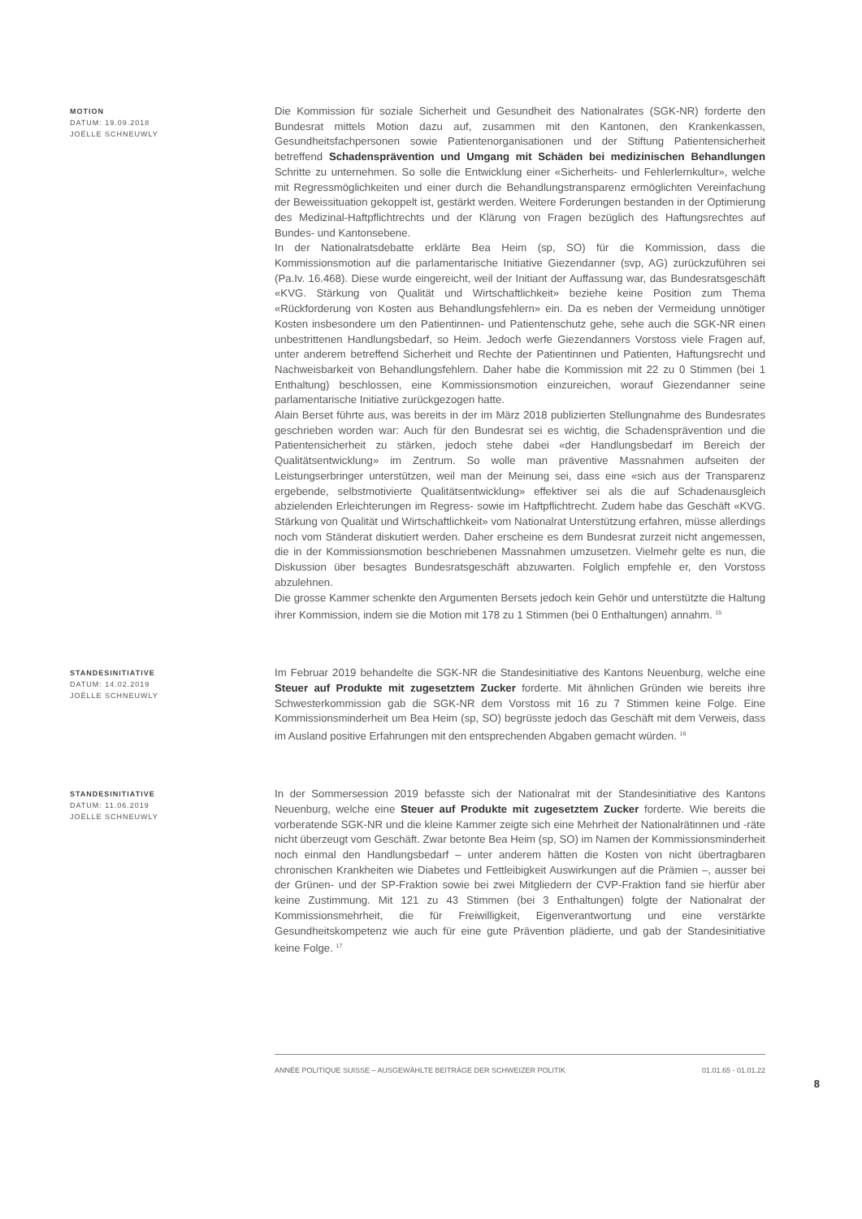MOTION
DATUM: 19.09.2018
JOËLLE SCHNEUWLY
Die Kommission für soziale Sicherheit und Gesundheit des Nationalrates (SGK-NR) forderte den Bundesrat mittels Motion dazu auf, zusammen mit den Kantonen, den Krankenkassen, Gesundheitsfachpersonen sowie Patientenorganisationen und der Stiftung Patientensicherheit betreffend Schadensprävention und Umgang mit Schäden bei medizinischen Behandlungen Schritte zu unternehmen. So solle die Entwicklung einer «Sicherheits- und Fehlerlernkultur», welche mit Regressmöglichkeiten und einer durch die Behandlungstransparenz ermöglichten Vereinfachung der Beweissituation gekoppelt ist, gestärkt werden. Weitere Forderungen bestanden in der Optimierung des Medizinal-Haftpflichtrechts und der Klärung von Fragen bezüglich des Haftungsrechtes auf Bundes- und Kantonsebene.
In der Nationalratsdebatte erklärte Bea Heim (sp, SO) für die Kommission, dass die Kommissionsmotion auf die parlamentarische Initiative Giezendanner (svp, AG) zurückzuführen sei (Pa.Iv. 16.468). Diese wurde eingereicht, weil der Initiant der Auffassung war, das Bundesratsgeschäft «KVG. Stärkung von Qualität und Wirtschaftlichkeit» beziehe keine Position zum Thema «Rückforderung von Kosten aus Behandlungsfehlern» ein. Da es neben der Vermeidung unnötiger Kosten insbesondere um den Patientinnen- und Patientenschutz gehe, sehe auch die SGK-NR einen unbestrittenen Handlungsbedarf, so Heim. Jedoch werfe Giezendanners Vorstoss viele Fragen auf, unter anderem betreffend Sicherheit und Rechte der Patientinnen und Patienten, Haftungsrecht und Nachweisbarkeit von Behandlungsfehlern. Daher habe die Kommission mit 22 zu 0 Stimmen (bei 1 Enthaltung) beschlossen, eine Kommissionsmotion einzureichen, worauf Giezendanner seine parlamentarische Initiative zurückgezogen hatte.
Alain Berset führte aus, was bereits in der im März 2018 publizierten Stellungnahme des Bundesrates geschrieben worden war: Auch für den Bundesrat sei es wichtig, die Schadensprävention und die Patientensicherheit zu stärken, jedoch stehe dabei «der Handlungsbedarf im Bereich der Qualitätsentwicklung» im Zentrum. So wolle man präventive Massnahmen aufseiten der Leistungserbringer unterstützen, weil man der Meinung sei, dass eine «sich aus der Transparenz ergebende, selbstmotivierte Qualitätsentwicklung» effektiver sei als die auf Schadenausgleich abzielenden Erleichterungen im Regress- sowie im Haftpflichtrecht. Zudem habe das Geschäft «KVG. Stärkung von Qualität und Wirtschaftlichkeit» vom Nationalrat Unterstützung erfahren, müsse allerdings noch vom Ständerat diskutiert werden. Daher erscheine es dem Bundesrat zurzeit nicht angemessen, die in der Kommissionsmotion beschriebenen Massnahmen umzusetzen. Vielmehr gelte es nun, die Diskussion über besagtes Bundesratsgeschäft abzuwarten. Folglich empfehle er, den Vorstoss abzulehnen.
Die grosse Kammer schenkte den Argumenten Bersets jedoch kein Gehör und unterstützte die Haltung ihrer Kommission, indem sie die Motion mit 178 zu 1 Stimmen (bei 0 Enthaltungen) annahm. <sup>15</sup>
STANDESINITIATIVE
DATUM: 14.02.2019
JOËLLE SCHNEUWLY
Im Februar 2019 behandelte die SGK-NR die Standesinitiative des Kantons Neuenburg, welche eine Steuer auf Produkte mit zugesetztem Zucker forderte. Mit ähnlichen Gründen wie bereits ihre Schwesterkommission gab die SGK-NR dem Vorstoss mit 16 zu 7 Stimmen keine Folge. Eine Kommissionsminderheit um Bea Heim (sp, SO) begrüsste jedoch das Geschäft mit dem Verweis, dass im Ausland positive Erfahrungen mit den entsprechenden Abgaben gemacht würden. <sup>16</sup>
STANDESINITIATIVE
DATUM: 11.06.2019
JOËLLE SCHNEUWLY
In der Sommersession 2019 befasste sich der Nationalrat mit der Standesinitiative des Kantons Neuenburg, welche eine Steuer auf Produkte mit zugesetztem Zucker forderte. Wie bereits die vorberatende SGK-NR und die kleine Kammer zeigte sich eine Mehrheit der Nationalrätinnen und -räte nicht überzeugt vom Geschäft. Zwar betonte Bea Heim (sp, SO) im Namen der Kommissionsminderheit noch einmal den Handlungsbedarf – unter anderem hätten die Kosten von nicht übertragbaren chronischen Krankheiten wie Diabetes und Fettleibigkeit Auswirkungen auf die Prämien –, ausser bei der Grünen- und der SP-Fraktion sowie bei zwei Mitgliedern der CVP-Fraktion fand sie hierfür aber keine Zustimmung. Mit 121 zu 43 Stimmen (bei 3 Enthaltungen) folgte der Nationalrat der Kommissionsmehrheit, die für Freiwilligkeit, Eigenverantwortung und eine verstärkte Gesundheitskompetenz wie auch für eine gute Prävention plädierte, und gab der Standesinitiative keine Folge. <sup>17</sup>
ANNÉE POLITIQUE SUISSE – AUSGEWÄHLTE BEITRÄGE DER SCHWEIZER POLITIK 01.01.65 - 01.01.22
8